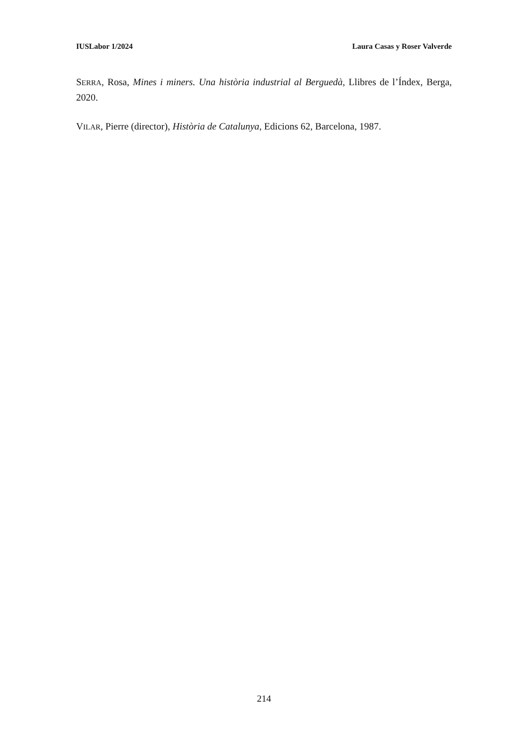IUSLabor 1/2024 Laura Casas y Roser Valverde
SERRA, Rosa, Mines i miners. Una història industrial al Berguedà, Llibres de l’Índex, Berga, 2020.
VILAR, Pierre (director), Història de Catalunya, Edicions 62, Barcelona, 1987.
214